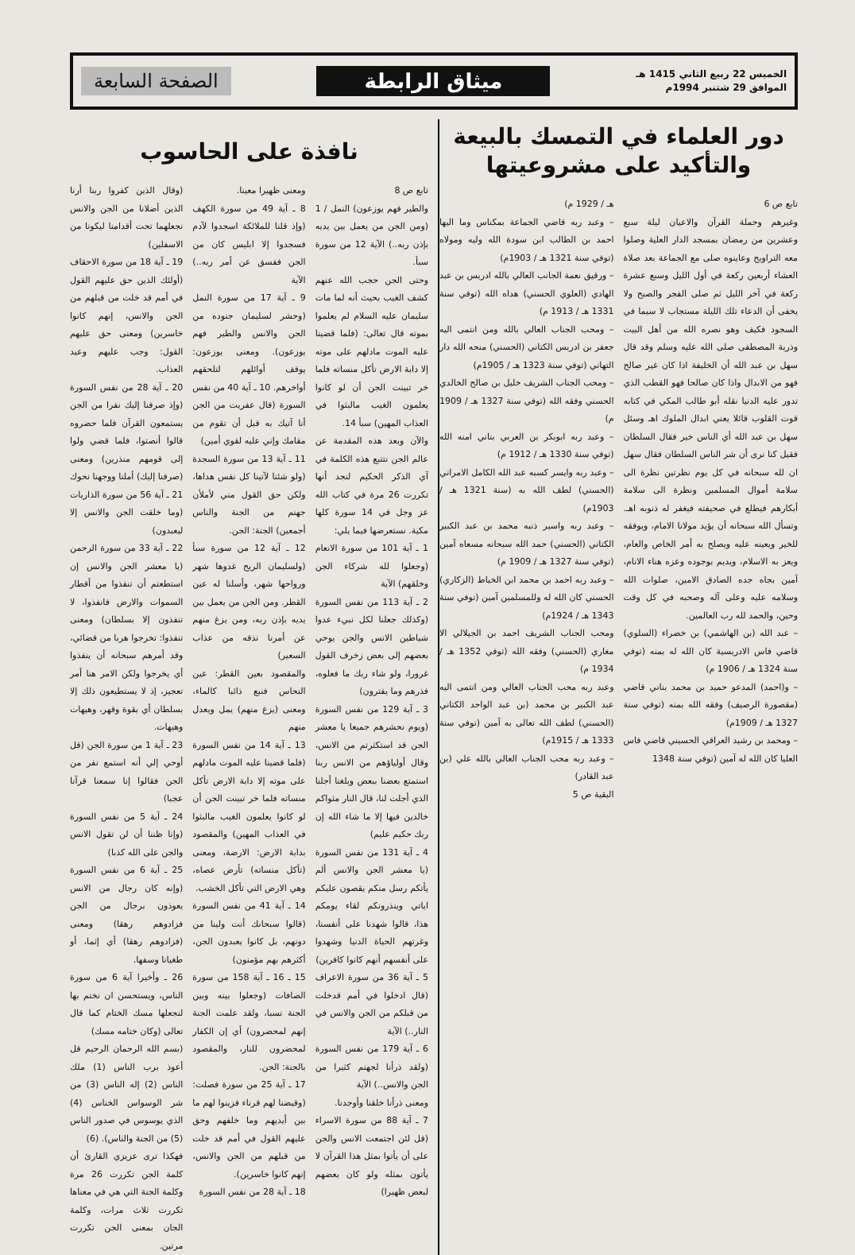الخميس 22 ربيع الثاني 1415 هـ
الموافق 29 شتنبر 1994م
ميثاق الرابطة الصفحة السابعة
دور العلماء في التمسك بالبيعة
والتأكيد على مشروعيتها
تابع ص 6
وغيرهم وحملة القرآن والاعيان ليلة سبع وعشرين من رمضان بمسجد الدار العلية وصلوا معه التراويح وعاينوه صلى مع الجماعة بعد صلاة العشاء أربعين ركعة في أول الليل وسبع عشرة ركعة في آخر الليل ثم صلى الفجر والصبح ولا يخفى أن الدعاء تلك الليلة مستجاب لا سيما في السجود فكيف وهو نصره الله من أهل البيت وذرية المصطفى صلى الله عليه وسلم وقد قال سهل بن عبد الله أن الخليفة اذا كان غير صالح فهو من الابدال واذا كان صالحا فهو القطب الذي تدور عليه الدنيا نقله أبو طالب المكي في كتابه قوت القلوب قائلا يعني ابدال الملوك اهـ وسئل سهل بن عبد الله أي الناس خير فقال السلطان فقيل كنا نرى أن شر الناس السلطان فقال سهل ان لله سبحانه في كل يوم نظرتين نظرة الى سلامة أموال المسلمين ونظرة الى سلامة أبكارهم فيطلع في صحيفته فيغفر له ذنوبه اهـ. وتسأل الله سبحانه أن يؤيد مولانا الامام، ويوفقه للخير ويعينه عليه ويصلح به أمر الخاص والعام، ويعز به الاسلام، ويديم بوجوده وعزه هناء الانام، آمين بجاه جده الصادق الامين، صلوات الله وسلامه عليه وعلى آله وصحبه في كل وقت وحين، والحمد لله رب العالمين.
– عبد الله (بن الهاشمي) بن خضراء (السلوي) قاضي فاس الادريسية كان الله له بمنه (توفي سنة 1324 هـ / 1906 م)
– و(احمد) المدعو حميد بن محمد بناني قاضي (مقصورة الرصيف) وفقه الله بمنه (توفي سنة 1327 هـ / 1909م)
– ومحمد بن رشيد العراقي الحسيني قاضي فاس العليا كان الله له آمين (توفي سنة 1348
هـ / 1929 م)
– وعبد ربه قاضي الجماعة بمكناس وما اليها احمد بن الطالب ابن سودة الله وليه ومولاه (توفي سنة 1321 هـ / 1903م)
– ورقيق نعمة الجانب العالي بالله ادريس بن عبد الهادي (العلوي الحسني) هداه الله (توفي سنة 1331 هـ / 1913 م)
– ومحب الجناب العالي بالله ومن انتمى اليه جعفر بن ادريس الكتاني (الحسني) منحه الله دار التهاني (توفي سنة 1323 هـ / 1905م)
– ومحب الجناب الشريف خليل بن صالح الخالدي الحسني وفقه الله (توفي سنة 1327 هـ / 1909 م)
– وعبد ربه ابوبكر بن العربي بناني امنه الله (توفي سنة 1330 هـ / 1912 م)
– وعبد ربه وايسر كسبه عبد الله الكامل الامراني (الحسني) لطف الله به (سنة 1321 هـ / 1903م)
– وعبد ربه واسير ذنبه محمد بن عبد الكبير الكتاني (الحسني) حمد الله سبحانه مسعاه آمين (توفي سنة 1327 هـ / 1909 م)
– وعبد ربه احمد بن محمد ابن الخياط (الزكاري) الحسني كان الله له وللمسلمين آمين (توفي سنة 1343 هـ / 1924م)
ومحب الجناب الشريف احمد بن الجيلالي الا مغاري (الحسني) وفقه الله (توفي 1352 هـ / 1934 م)
وعبد ربه محب الجناب العالي ومن انتمى اليه عبد الكبير بن محمد (بن عبد الواحد الكتاني (الحسني) لطف الله تعالى به آمين (توفي سنة 1333 هـ / 1915م)
– وعبد ربه محب الجناب العالي بالله علي (بن عبد القادر)
البقية ص 5
نافذة على الحاسوب
تابع ص 8
والطير فهم يوزعون) النمل / 1 (ومن الجن من يعمل بين يديه بإذن ربه..) الآية 12 من سورة سبأ.
وحتى الجن حجب الله عنهم كشف الغيب بحيث أنه لما مات سليمان عليه السلام لم يعلموا بموته قال تعالى: (فلما قضينا عليه الموت مادلهم على موته إلا دابة الارض تأكل منساته فلما خر تبينت الجن أن لو كانوا يعلمون الغيب مالبثوا في العذاب المهين) سبأ 14.
والآن وبعد هذه المقدمة عن عالم الجن نتتبع هذه الكلمة في آي الذكر الحكيم لنجد أنها تكررت 26 مرة في كتاب الله عز وجل في 14 سورة كلها مكية. نستعرضها فيما يلي:
1 ـ آية 101 من سورة الانعام (وجعلوا لله شركاء الجن وخلقهم) الآية
2 ـ آية 113 من نفس السورة (وكذلك جعلنا لكل نبيء عدوا شياطين الانس والجن يوحي بعضهم إلى بعض زخرف القول غرورا، ولو شاء ربك ما فعلوه، فذرهم وما يفترون)
3 ـ آية 129 من نفس السورة (ويوم نحشرهم جميعا يا معشر الجن قد استكثرتم من الانس، وقال أولياؤهم من الانس ربنا استمتع بعضنا ببعض وبلغنا أجلنا الذي أجلت لنا، قال النار مثواكم خالدين فيها إلا ما شاء الله إن ربك حكيم عليم)
4 ـ آية 131 من نفس السورة (يا معشر الجن والانس ألم يأتكم رسل منكم يقصون عليكم اياتي وينذرونكم لقاء يومكم هذا، قالوا شهدنا على أنفسنا، وغرتهم الحياة الدنيا وشهدوا على أنفسهم أنهم كانوا كافرين)
5 ـ آية 36 من سورة الاعراف (قال ادخلوا في أمم قدخلت من قبلكم من الجن والانس في النار..) الآية
6 ـ آية 179 من نفس السورة (ولقد ذرأنا لجهنم كثيرا من الجن والانس..) الآية
ومعنى ذرأنا خلقنا وأوجدنا.
7 ـ آية 88 من سورة الاسراء (قل لئن اجتمعت الانس والجن على أن يأتوا بمثل هذا القرآن لا يأتون بمثله ولو كان بعضهم لبعض ظهيرا)
ومعنى ظهيرا معينا.
8 ـ آية 49 من سورة الكهف (وإذ قلنا للملائكة اسجدوا لآدم فسجدوا إلا ابليس كان من الجن ففسق عن أمر ربه..) الآية
9 ـ آية 17 من سورة النمل (وحشر لسليمان جنوده من الجن والانس والطير فهم يوزعون). ومعنى يوزعون: يوقف أوائلهم لتلحقهم أواخرهم. 10 ـ آية 40 من نفس السورة (قال عفريت من الجن أنا آتيك به قبل أن تقوم من مقامك وإني عليه لقوي أمين)
11 ـ آية 13 من سورة السجدة (ولو شئنا لآتينا كل نفس هداها، ولكن حق القول مني لأملأن جهنم من الجنة والناس أجمعين) الجنة: الجن.
12 ـ آية 12 من سورة سبأ (ولسليمان الريح غدوها شهر ورواحها شهر، وأسلنا له عين القطر. ومن الجن من يعمل بين يديه بإذن ربه، ومن يزغ منهم عن أمرنا نذقه من عذاب السعير)
والمقصود بعين القطر: عين النحاس فنبع ذائبا كالماء، ومعنى (يزغ منهم) يمل ويعدل منهم
13 ـ آية 14 من نفس السورة (فلما قضينا عليه الموت مادلهم على موته إلا دابة الارض تأكل منساته فلما خر تبينت الجن أن لو كانوا يعلمون الغيب مالبثوا في العذاب المهين) والمقصود بدابة الارض: الارضة، ومعنى (تأكل منساته) تأرض عصاه، وهي الارض التي تأكل الخشب.
14 ـ آية 41 من نفس السورة (قالوا سبحانك أنت ولينا من دونهم، بل كانوا يعبدون الجن، أكثرهم بهم مؤمنون)
15 ـ 16 ـ آية 158 من سورة الصافات (وجعلوا بينه وبين الجنة نسبا، ولقد علمت الجنة إنهم لمحضرون) أي إن الكفار لمحضرون للنار، والمقصود بالجنة: الجن.
17 ـ آية 25 من سورة فصلت: (وقيضنا لهم قرناء فزينوا لهم ما بين أيديهم وما خلفهم وحق عليهم القول في أمم قد خلت من قبلهم من الجن والانس، إنهم كانوا خاسرين).
18 ـ آية 28 من نفس السورة
(وقال الذين كفروا ربنا أرنا الذين أضلانا من الجن والانس نجعلهما تحت أقدامنا ليكونا من الاسفلين)
19 ـ آية 18 من سورة الاحقاف (أولئك الذين حق عليهم القول في أمم قد خلت من قبلهم من الجن والانس، إنهم كانوا خاسرين) ومعنى حق عليهم القول: وجب عليهم وعيد العذاب.
20 ـ آية 28 من نفس السورة (وإذ صرفنا إليك نفرا من الجن يستمعون القرآن فلما حضروه قالوا أنصتوا، فلما قضي ولوا إلى قومهم منذرين) ومعنى (صرفنا إليك) أملنا ووجهنا نحوك
21 ـ آية 56 من سورة الذاريات (وما خلقت الجن والانس إلا ليعبدون)
22 ـ آية 33 من سورة الرحمن (يا معشر الجن والانس إن استطعتم أن تنفذوا من أقطار السموات والارض فانفذوا، لا تنفذون إلا بسلطان) ومعنى تنفذوا: تخرجوا هربا من قضائي، وقد أمرهم سبحانه أن ينفذوا أي يخرجوا ولكن الامر هنا أمر تعجيز، إذ لا يستطيعون ذلك إلا بسلطان أي بقوة وقهر، وهيهات وهيهات.
23 ـ آية 1 من سورة الجن (قل أوحي إلي أنه استمع نفر من الجن فقالوا إنا سمعنا قرآنا عجبا)
24 ـ آية 5 من نفس السورة (وإنا ظننا أن لن تقول الانس والجن على الله كذبا)
25 ـ آية 6 من نفس السورة (وإنه كان رجال من الانس يعوذون برجال من الجن فزادوهم رهقا) ومعنى (فزادوهم رهقا) أي إثما، أو طغيانا وسفها.
26 ـ وأخيرا آية 6 من سورة الناس، ويستحسن ان نختم بها لنجعلها مسك الختام كما قال تعالى (وكان ختامه مسك)
(بسم الله الرحمان الرحيم قل أعوذ برب الناس (1) ملك الناس (2) إله الناس (3) من شر الوسواس الخناس (4) الذي يوسوس في صدور الناس (5) من الجنة والناس). (6)
فهكذا ترى عزيزي القارئ أن كلمة الجن تكررت 26 مرة وكلمة الجنة التي هي في معناها تكررت ثلاث مرات، وكلمة الجان بمعنى الجن تكررت مرتين.